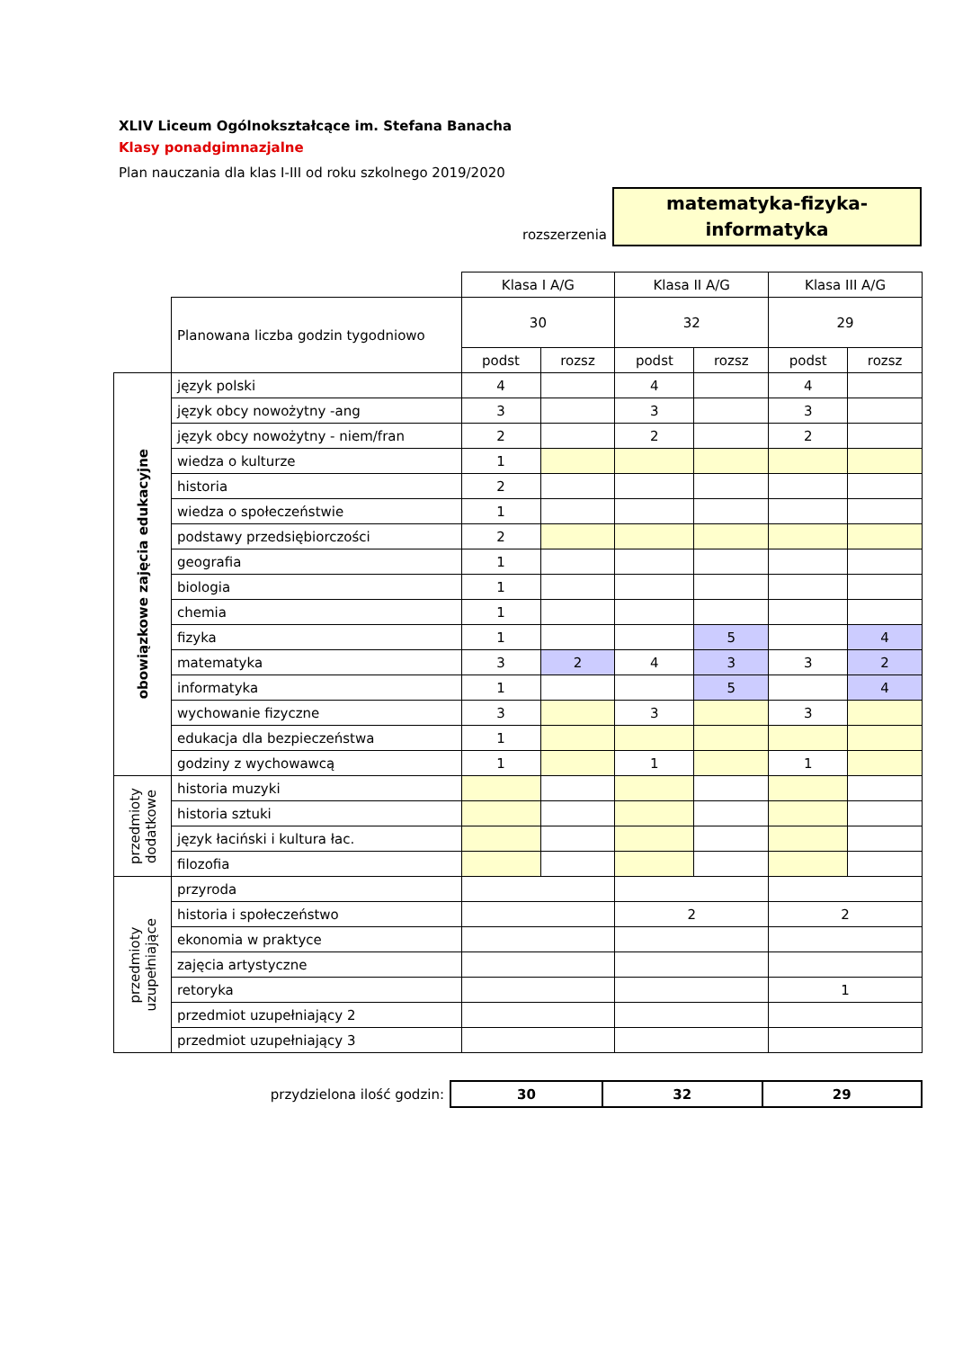XLIV Liceum Ogólnokształcące im. Stefana Banacha
Klasy ponadgimnazjalne
Plan nauczania dla klas I-III od roku szkolnego 2019/2020
rozszerzenia
matematyka-fizyka-
informatyka
| | | Klasa I A/G | | Klasa II A/G | | Klasa III A/G | |
| | Planowana liczba godzin tygodniowo | 30 | | 32 | | 29 | |
| | | podst | rozsz | podst | rozsz | podst | rozsz |
| obowiązkowe zajęcia edukacyjne | język polski | 4 | | 4 | | 4 | |
| | język obcy nowożytny -ang | 3 | | 3 | | 3 | |
| | język obcy nowożytny - niem/fran | 2 | | 2 | | 2 | |
| | wiedza o kulturze | 1 | | | | | |
| | historia | 2 | | | | | |
| | wiedza o społeczeństwie | 1 | | | | | |
| | podstawy przedsiębiorczości | 2 | | | | | |
| | geografia | 1 | | | | | |
| | biologia | 1 | | | | | |
| | chemia | 1 | | | | | |
| | fizyka | 1 | | | 5 | | 4 |
| | matematyka | 3 | 2 | 4 | 3 | 3 | 2 |
| | informatyka | 1 | | | 5 | | 4 |
| | wychowanie fizyczne | 3 | | 3 | | 3 | |
| | edukacja dla bezpieczeństwa | 1 | | | | | |
| | godziny z wychowawcą | 1 | | 1 | | 1 | |
| przedmioty dodatkowe | historia muzyki | | | | | | |
| | historia sztuki | | | | | | |
| | język łaciński i kultura łac. | | | | | | |
| | filozofia | | | | | | |
| przedmioty uzupełniające | przyroda | | | | | | |
| | historia i społeczeństwo | | | 2 | | 2 | |
| | ekonomia w praktyce | | | | | | |
| | zajęcia artystyczne | | | | | | |
| | retoryka | | | | | 1 | |
| | przedmiot uzupełniający 2 | | | | | | |
| | przedmiot uzupełniający 3 | | | | | | |
| przydzielona ilość godzin: | 30 | 32 | 29 |